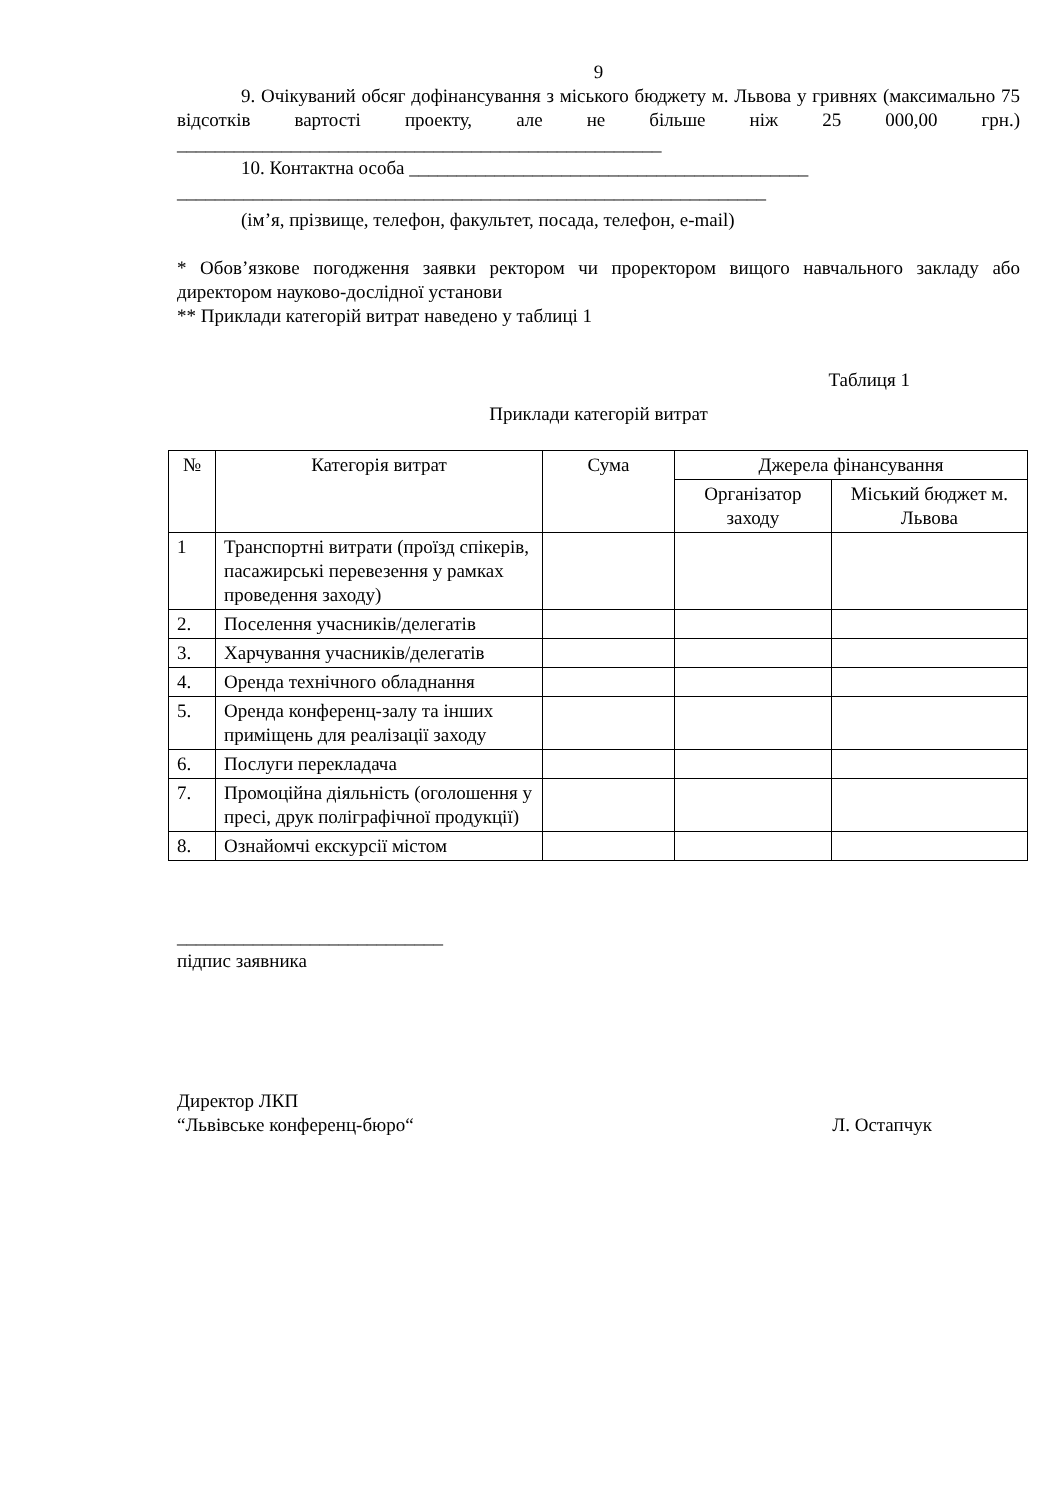9
9. Очікуваний обсяг дофінансування з міського бюджету м. Львова у гривнях (максимально 75 відсотків вартості проекту, але не більше ніж 25 000,00 грн.) ___________________________________________________
10. Контактна особа __________________________________________
______________________________________________________________
(ім’я, прізвище, телефон, факультет, посада, телефон, e-mail)
* Обов’язкове погодження заявки ректором чи проректором вищого навчального закладу або директором науково-дослідної установи
** Приклади категорій витрат наведено у таблиці 1
Таблиця 1
Приклади категорій витрат
| № | Категорія витрат | Сума | Джерела фінансування | |
| --- | --- | --- | --- | --- |
| | | | Організатор заходу | Міський бюджет м. Львова |
| 1 | Транспортні витрати (проїзд спікерів, пасажирські перевезення у рамках проведення заходу) | | | |
| 2. | Поселення учасників/делегатів | | | |
| 3. | Харчування учасників/делегатів | | | |
| 4. | Оренда технічного обладнання | | | |
| 5. | Оренда конференц-залу та інших приміщень для реалізації заходу | | | |
| 6. | Послуги перекладача | | | |
| 7. | Промоційна діяльність (оголошення у пресі, друк поліграфічної продукції) | | | |
| 8. | Ознайомчі екскурсії містом | | | |
____________________________
підпис заявника
Директор ЛКП
“Львівське конференц-бюро“ Л. Остапчук